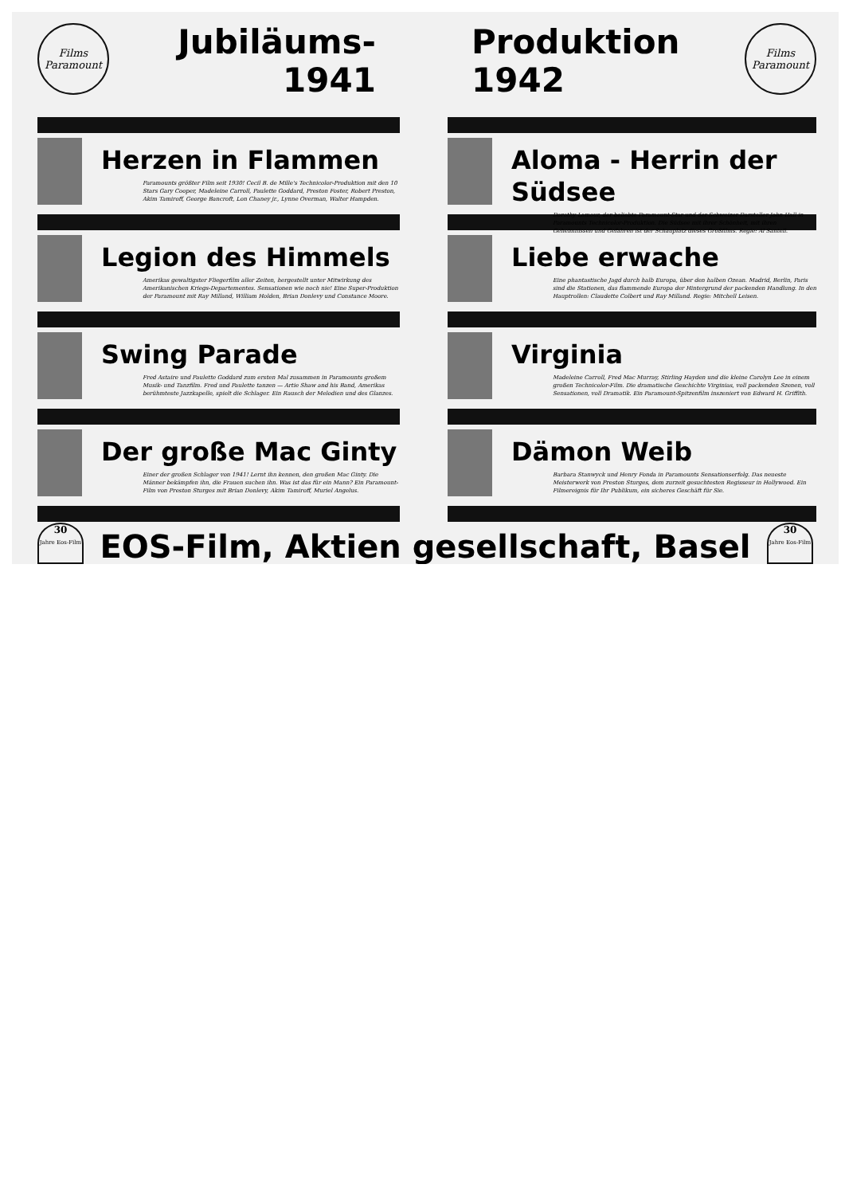Films
Paramount
Jubiläums-
1941
Herzen in Flammen
Paramounts größter Film seit 1930! Cecil B. de Mille's Technicolor-Produktion mit den 10 Stars Gary Cooper, Madeleine Carroll, Paulette Goddard, Preston Foster, Robert Preston, Akim Tamiroff, George Bancroft, Lon Chaney jr., Lynne Overman, Walter Hampden.
Legion des Himmels
Amerikas gewaltigster Fliegerfilm aller Zeiten, hergestellt unter Mitwirkung des Amerikanischen Kriegs-Departementes. Sensationen wie noch nie! Eine Super-Produktion der Paramount mit Ray Milland, William Holden, Brian Donlevy und Constance Moore.
Swing Parade
Fred Astaire und Paulette Goddard zum ersten Mal zusammen in Paramounts großem Musik- und Tanzfilm. Fred und Paulette tanzen — Artie Shaw and his Band, Amerikas berühmteste Jazzkapelle, spielt die Schlager. Ein Rausch der Melodien und des Glanzes.
Der große Mac Ginty
Einer der großen Schlager von 1941! Lernt ihn kennen, den großen Mac Ginty. Die Männer bekämpfen ihn, die Frauen suchen ihn. Was ist das für ein Mann? Ein Paramount-Film von Preston Sturges mit Brian Donlevy, Akim Tamiroff, Muriel Angelus.
Produktion
1942
Films
Paramount
Aloma - Herrin der Südsee
Dorothy Lamour, der beliebte Paramount-Star und der Schweizer Darsteller John Hall in Paramounts Technicolor-Produktion. Die Südsee mit ihrer Schönheit, mit ihren Geheimnissen und Gefahren ist der Schauplatz dieses Großfilms. Regie: Al Santell.
Liebe erwache
Eine phantastische Jagd durch halb Europa, über den halben Ozean. Madrid, Berlin, Paris sind die Stationen, das flammende Europa der Hintergrund der packenden Handlung. In den Hauptrollen: Claudette Colbert und Ray Milland. Regie: Mitchell Leisen.
Virginia
Madeleine Carroll, Fred Mac Murray, Stirling Hayden und die kleine Carolyn Lee in einem großen Technicolor-Film. Die dramatische Geschichte Virginias, voll packenden Szenen, voll Sensationen, voll Dramatik. Ein Paramount-Spitzenfilm inszeniert von Edward H. Griffith.
Dämon Weib
Barbara Stanwyck und Henry Fonda in Paramounts Sensationserfolg. Das neueste Meisterwerk von Preston Sturges, dem zurzeit gesuchtesten Regisseur in Hollywood. Ein Filmereignis für Ihr Publikum, ein sicheres Geschäft für Sie.
30
Jahre Eos-Film
EOS-Film, Aktien gesellschaft, Basel
30
Jahre Eos-Film